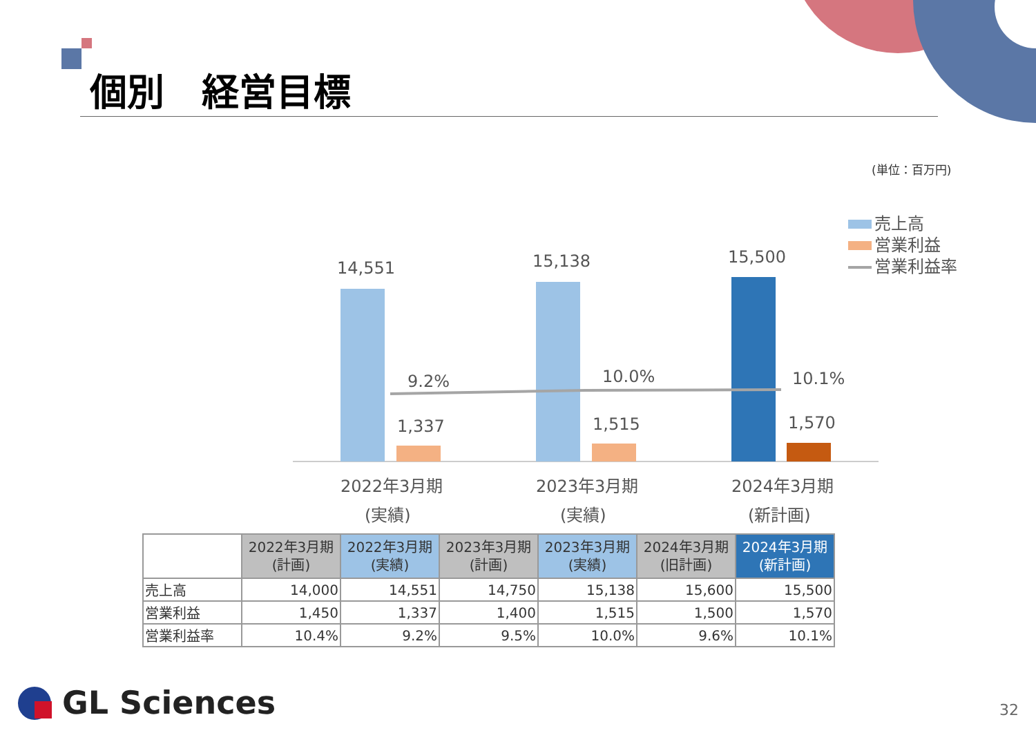個別　経営目標
(単位：百万円)
14,551
15,138
15,500
1,337
1,515
1,570
9.2%
10.0%
10.1%
2022年3月期
2023年3月期
2024年3月期
(実績)
(実績)
(新計画)
売上高
営業利益
営業利益率
| | 2022年3月期 (計画) | 2022年3月期 (実績) | 2023年3月期 (計画) | 2023年3月期 (実績) | 2024年3月期 (旧計画) | 2024年3月期 (新計画) |
| --- | --- | --- | --- | --- | --- | --- |
| 売上高 | 14,000 | 14,551 | 14,750 | 15,138 | 15,600 | 15,500 |
| 営業利益 | 1,450 | 1,337 | 1,400 | 1,515 | 1,500 | 1,570 |
| 営業利益率 | 10.4% | 9.2% | 9.5% | 10.0% | 9.6% | 10.1% |
GL Sciences 32